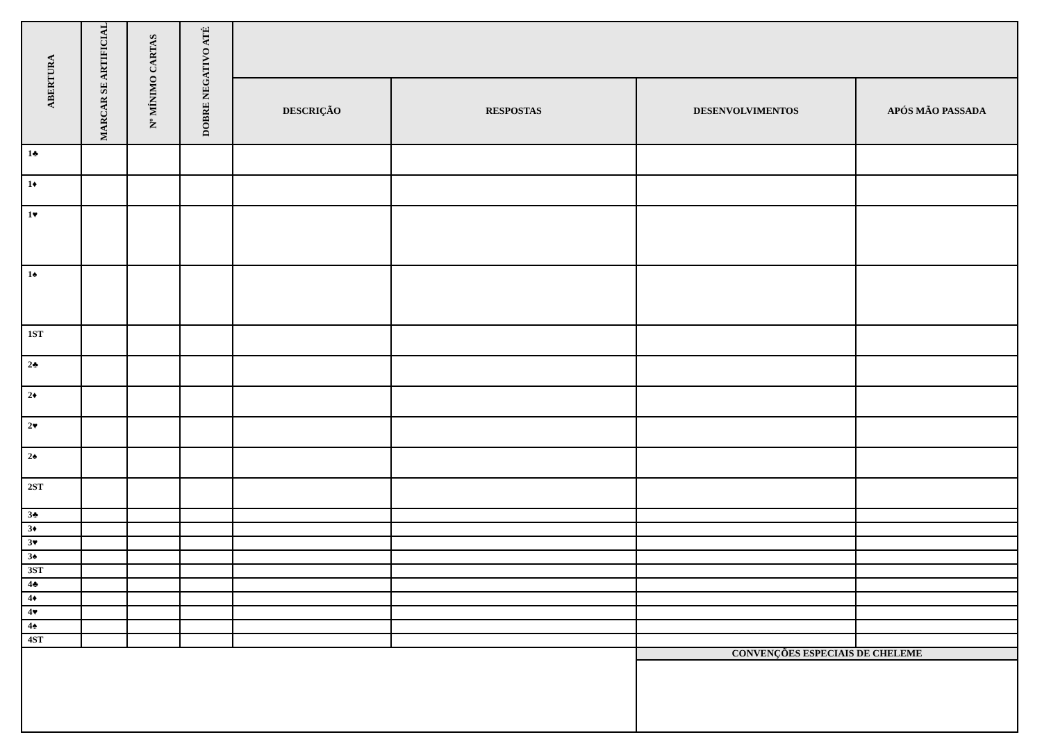| ABERTURA | MARCAR SE ARTIFICIAL | Nº MÍNIMO CARTAS | DOBRE NEGATIVO ATÉ | | | | |
| --- | --- | --- | --- | --- | --- | --- | --- |
| | | | | DESCRIÇÃO | RESPOSTAS | DESENVOLVIMENTOS | APÓS MÃO PASSADA |
| 1♣ | | | | | | | |
| 1♦ | | | | | | | |
| 1♥ | | | | | | | |
| 1♠ | | | | | | | |
| 1ST | | | | | | | |
| 2♣ | | | | | | | |
| 2♦ | | | | | | | |
| 2♥ | | | | | | | |
| 2♠ | | | | | | | |
| 2ST | | | | | | | |
| 3♣ | | | | | | | |
| 3♦ | | | | | | | |
| 3♥ | | | | | | | |
| 3♠ | | | | | | | |
| 3ST | | | | | | | |
| 4♣ | | | | | | | |
| 4♦ | | | | | | | |
| 4♥ | | | | | | | |
| 4♠ | | | | | | | |
| 4ST | | | | | | | |
| | | | | | | CONVENÇÕES ESPECIAIS DE CHELEME | |